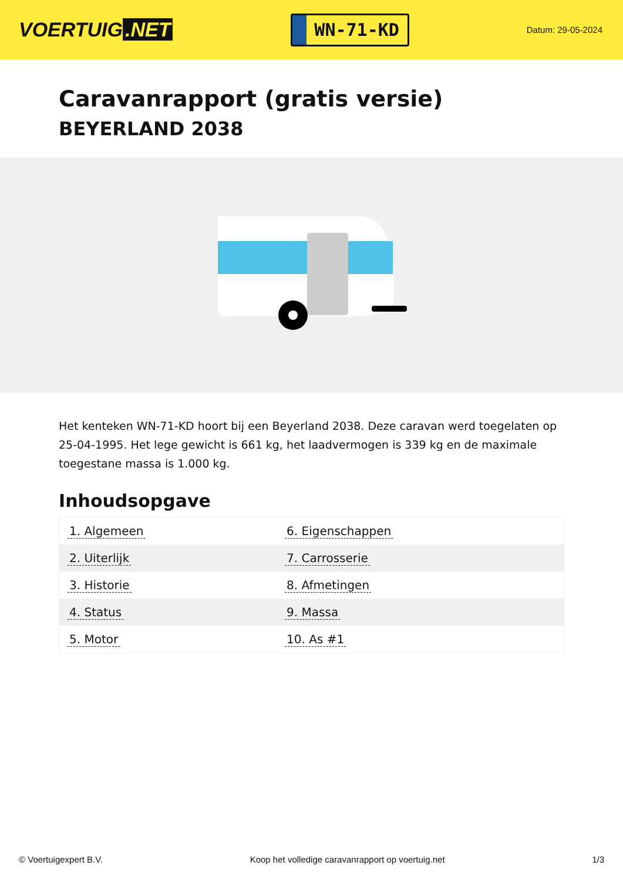VOERTUIG.NET
WN-71-KD
Datum: 29-05-2024
Caravanrapport (gratis versie)
BEYERLAND 2038
Het kenteken WN-71-KD hoort bij een Beyerland 2038. Deze caravan werd toegelaten op 25-04-1995. Het lege gewicht is 661 kg, het laadvermogen is 339 kg en de maximale toegestane massa is 1.000 kg.
Inhoudsopgave
| 1. Algemeen | 6. Eigenschappen |
| 2. Uiterlijk | 7. Carrosserie |
| 3. Historie | 8. Afmetingen |
| 4. Status | 9. Massa |
| 5. Motor | 10. As #1 |
© Voertuigexpert B.V. Koop het volledige caravanrapport op voertuig.net 1/3